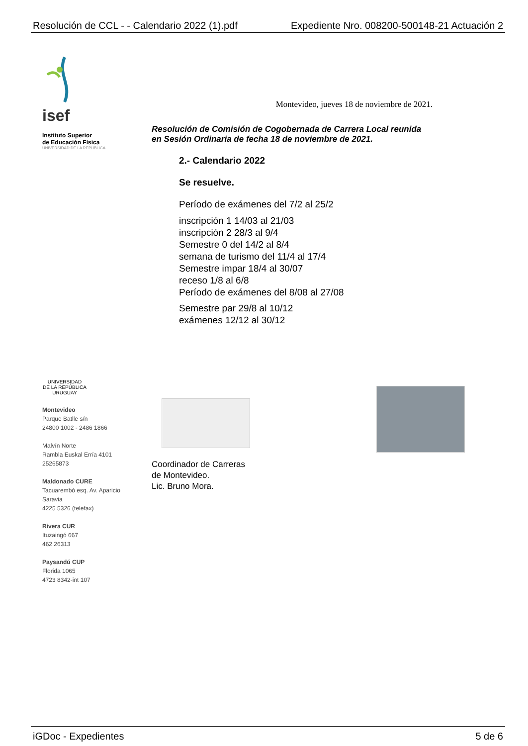Resolución de CCL - - Calendario 2022 (1).pdf Expediente Nro. 008200-500148-21 Actuación 2
isef
Instituto Superior
de Educación Física
UNIVERSIDAD DE LA REPÚBLICA
UNIVERSIDAD
DE LA REPÚBLICA
URUGUAY
Montevideo
Parque Batlle s/n
24800 1002 - 2486 1866
Malvín Norte
Rambla Euskal Erría 4101
25265873
Maldonado CURE
Tacuarembó esq. Av. Aparicio Saravia
4225 5326 (telefax)
Rivera CUR
Ituzaingó 667
462 26313
Paysandú CUP
Florida 1065
4723 8342-int 107
Montevideo, jueves 18 de noviembre de 2021.
Resolución de Comisión de Cogobernada de Carrera Local reunida
en Sesión Ordinaria de fecha 18 de noviembre de 2021.
2.- Calendario 2022
Se resuelve.
Período de exámenes del 7/2 al 25/2
inscripción 1 14/03 al 21/03
inscripción 2 28/3 al 9/4
Semestre 0 del 14/2 al 8/4
semana de turismo del 11/4 al 17/4
Semestre impar 18/4 al 30/07
receso 1/8 al 6/8
Período de exámenes del 8/08 al 27/08
Semestre par 29/8 al 10/12
exámenes 12/12 al 30/12
Coordinador de Carreras
de Montevideo.
Lic. Bruno Mora.
iGDoc - Expedientes 5 de 6